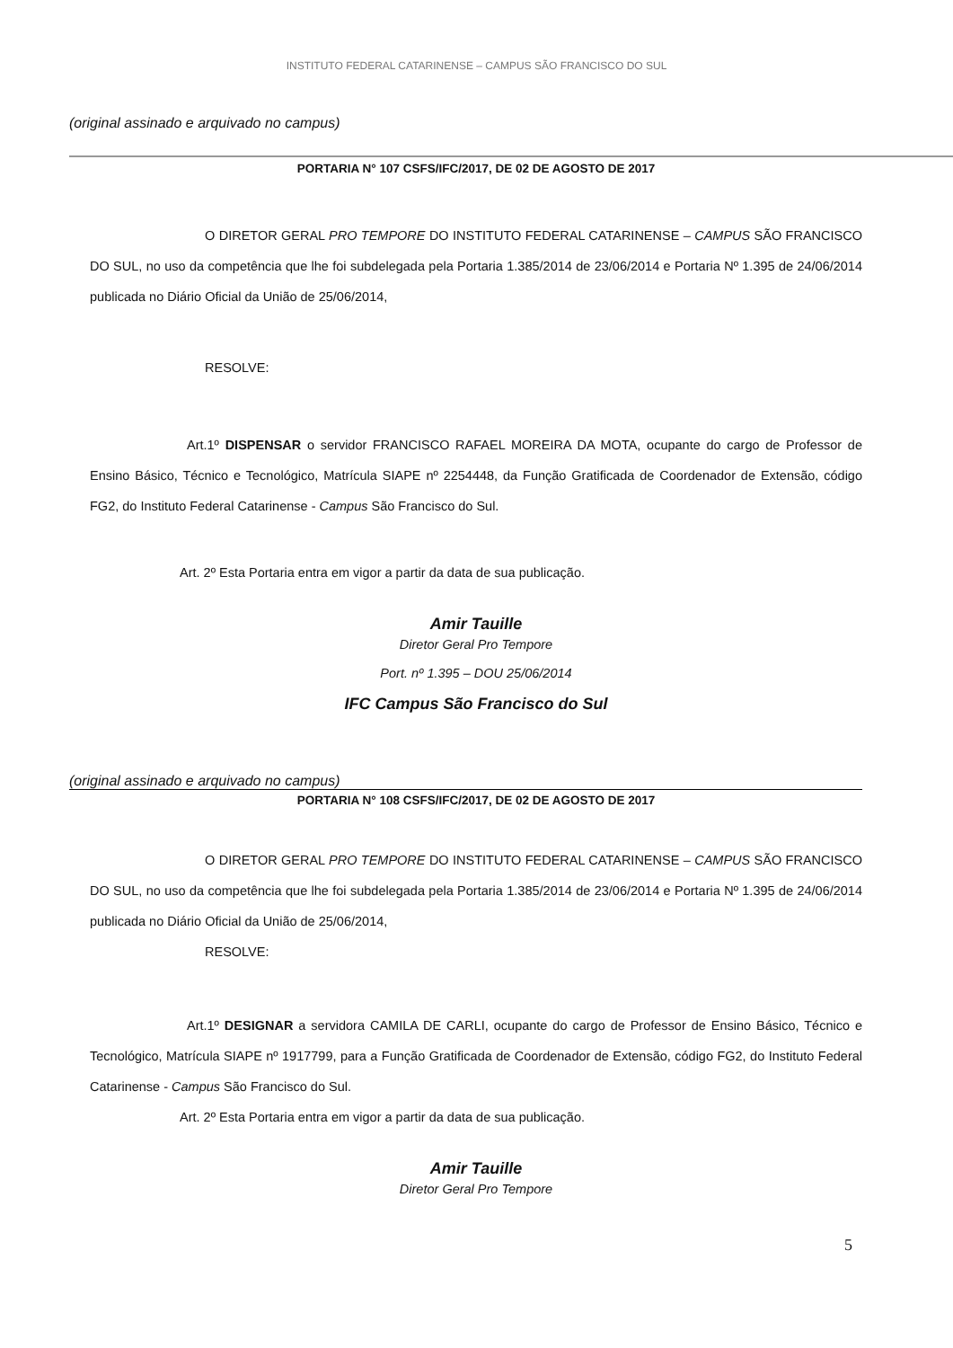INSTITUTO FEDERAL CATARINENSE – CAMPUS SÃO FRANCISCO DO SUL
(original assinado e arquivado no campus)
PORTARIA N° 107 CSFS/IFC/2017, DE 02 DE AGOSTO DE 2017
O DIRETOR GERAL PRO TEMPORE DO INSTITUTO FEDERAL CATARINENSE – CAMPUS SÃO FRANCISCO DO SUL, no uso da competência que lhe foi subdelegada pela Portaria 1.385/2014 de 23/06/2014 e Portaria Nº 1.395 de 24/06/2014 publicada no Diário Oficial da União de 25/06/2014,
RESOLVE:
Art.1º DISPENSAR o servidor FRANCISCO RAFAEL MOREIRA DA MOTA, ocupante do cargo de Professor de Ensino Básico, Técnico e Tecnológico, Matrícula SIAPE nº 2254448, da Função Gratificada de Coordenador de Extensão, código FG2, do Instituto Federal Catarinense - Campus São Francisco do Sul.
Art. 2º Esta Portaria entra em vigor a partir da data de sua publicação.
Amir Tauille
Diretor Geral Pro Tempore
Port. nº 1.395 – DOU 25/06/2014
IFC Campus São Francisco do Sul
(original assinado e arquivado no campus)
PORTARIA N° 108 CSFS/IFC/2017, DE 02 DE AGOSTO DE 2017
O DIRETOR GERAL PRO TEMPORE DO INSTITUTO FEDERAL CATARINENSE – CAMPUS SÃO FRANCISCO DO SUL, no uso da competência que lhe foi subdelegada pela Portaria 1.385/2014 de 23/06/2014 e Portaria Nº 1.395 de 24/06/2014 publicada no Diário Oficial da União de 25/06/2014,
RESOLVE:
Art.1º DESIGNAR a servidora CAMILA DE CARLI, ocupante do cargo de Professor de Ensino Básico, Técnico e Tecnológico, Matrícula SIAPE nº 1917799, para a Função Gratificada de Coordenador de Extensão, código FG2, do Instituto Federal Catarinense - Campus São Francisco do Sul.
Art. 2º Esta Portaria entra em vigor a partir da data de sua publicação.
Amir Tauille
Diretor Geral Pro Tempore
5